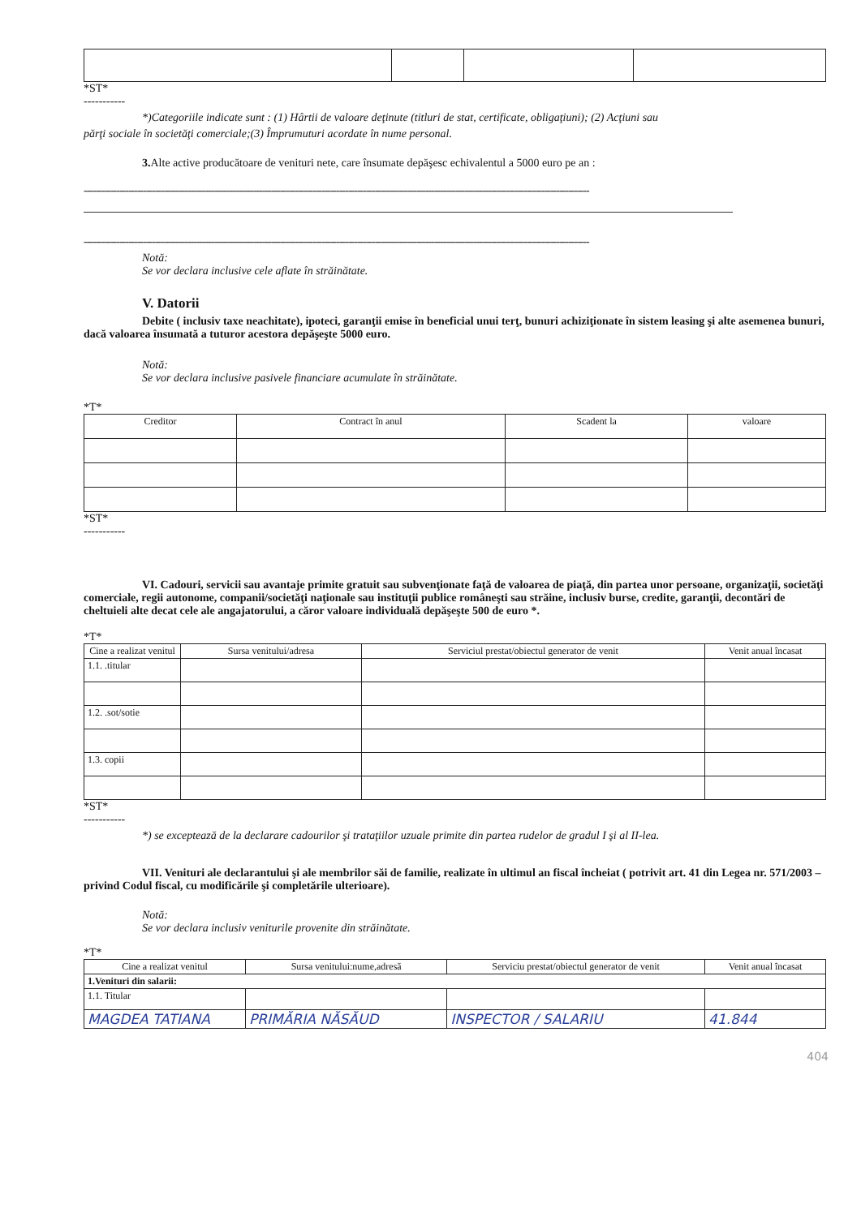*ST*
-----------
*)Categoriile indicate sunt : (1) Hârtii de valoare deţinute (titluri de stat, certificate, obligaţiuni); (2) Acţiuni sau
părţi sociale în societăţi comerciale;(3) Împrumuturi acordate în nume personal.
3. Alte active producătoare de venituri nete, care însumate depăşesc echivalentul a 5000 euro pe an :
--------------------------------------------------------------------------------------------------------------------------------------------------------------------------
--------------------------------------------------------------------------------------------------------------------------------------------------------------------------
Notă:
Se vor declara inclusive cele aflate în străinătate.
V. Datorii
Debite ( inclusiv taxe neachitate), ipoteci, garanţii emise în beneficial unui terţ, bunuri achiziţionate în sistem leasing şi alte asemenea bunuri, dacă valoarea însumată a tuturor acestora depăşeşte 5000 euro.
Notă:
Se vor declara inclusive pasivele financiare acumulate în străinătate.
*T*
| Creditor | Contract în anul | Scadent la | valoare |
| --- | --- | --- | --- |
*ST*
-----------
VI. Cadouri, servicii sau avantaje primite gratuit sau subvenţionate faţă de valoarea de piaţă, din partea unor persoane, organizaţii, societăţi comerciale, regii autonome, companii/societăţi naţionale sau instituţii publice româneşti sau străine, inclusiv burse, credite, garanţii, decontări de cheltuieli alte decat cele ale angajatorului, a căror valoare individuală depăşeşte 500 de euro *.
*T*
| Cine a realizat venitul | Sursa venitului/adresa | Serviciul prestat/obiectul generator de venit | Venit anual încasat |
| --- | --- | --- | --- |
| 1.1. .titular | | | |
| 1.2. .sot/sotie | | | |
| 1.3. copii | | | |
*ST*
-----------
*) se exceptează de la declarare cadourilor şi trataţiilor uzuale primite din partea rudelor de gradul I şi al II-lea.
VII. Venituri ale declarantului şi ale membrilor săi de familie, realizate în ultimul an fiscal încheiat ( potrivit art. 41 din Legea nr. 571/2003 – privind Codul fiscal, cu modificările şi completările ulterioare).
Notă:
Se vor declara inclusiv veniturile provenite din străinătate.
*T*
| Cine a realizat venitul | Sursa venitului:nume,adresă | Serviciu prestat/obiectul generator de venit | Venit anual încasat |
| --- | --- | --- | --- |
| 1.Venituri din salarii: | | | |
| 1.1. Titular | | | |
| MAGDEA TATIANA | PRIMĂRIA NĂSĂUD | INSPECTOR / SALARIU | 41.844 |
404